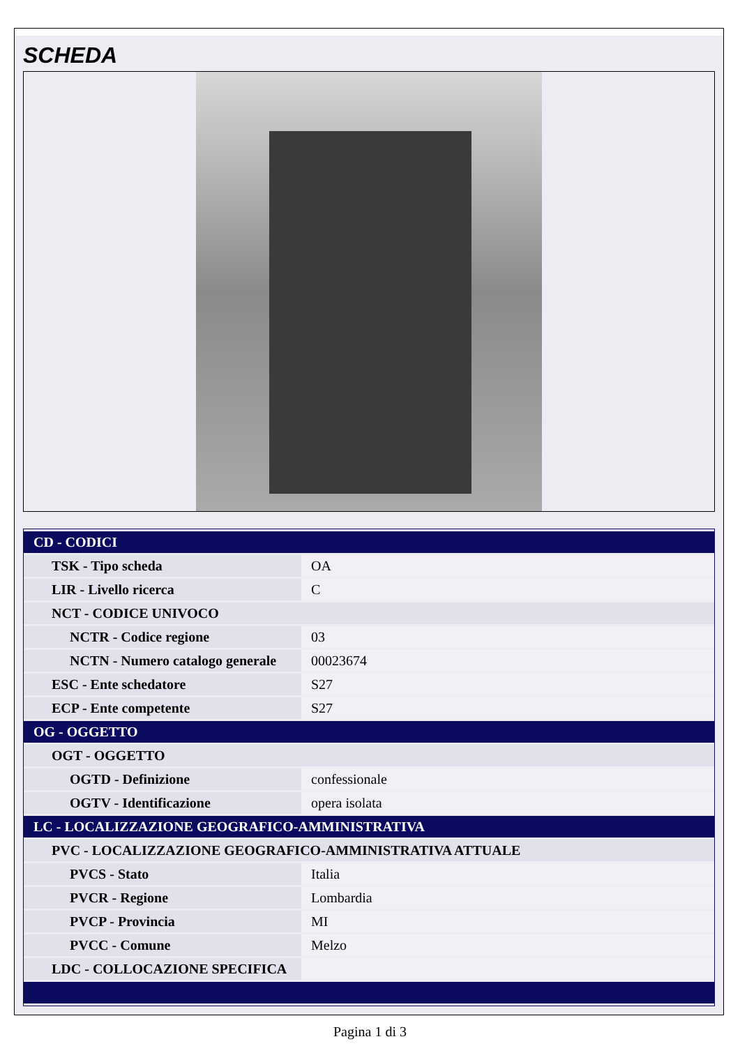SCHEDA
| CD - CODICI | |
| TSK - Tipo scheda | OA |
| LIR - Livello ricerca | C |
| NCT - CODICE UNIVOCO | |
| NCTR - Codice regione | 03 |
| NCTN - Numero catalogo generale | 00023674 |
| ESC - Ente schedatore | S27 |
| ECP - Ente competente | S27 |
| OG - OGGETTO | |
| OGT - OGGETTO | |
| OGTD - Definizione | confessionale |
| OGTV - Identificazione | opera isolata |
| LC - LOCALIZZAZIONE GEOGRAFICO-AMMINISTRATIVA | |
| PVC - LOCALIZZAZIONE GEOGRAFICO-AMMINISTRATIVA ATTUALE | |
| PVCS - Stato | Italia |
| PVCR - Regione | Lombardia |
| PVCP - Provincia | MI |
| PVCC - Comune | Melzo |
| LDC - COLLOCAZIONE SPECIFICA | |
Pagina 1 di 3